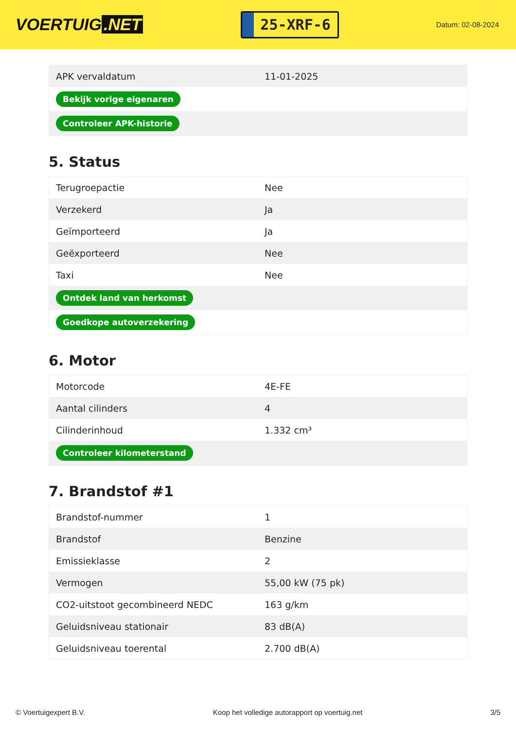VOERTUIG.NET
25-XRF-6
Datum: 02-08-2024
| APK vervaldatum | 11-01-2025 |
| Bekijk vorige eigenaren | |
| Controleer APK-historie | |
5. Status
| Terugroepactie | Nee |
| Verzekerd | Ja |
| Geïmporteerd | Ja |
| Geëxporteerd | Nee |
| Taxi | Nee |
| Ontdek land van herkomst | |
| Goedkope autoverzekering | |
6. Motor
| Motorcode | 4E-FE |
| Aantal cilinders | 4 |
| Cilinderinhoud | 1.332 cm³ |
| Controleer kilometerstand | |
7. Brandstof #1
| Brandstof-nummer | 1 |
| Brandstof | Benzine |
| Emissieklasse | 2 |
| Vermogen | 55,00 kW (75 pk) |
| CO2-uitstoot gecombineerd NEDC | 163 g/km |
| Geluidsniveau stationair | 83 dB(A) |
| Geluidsniveau toerental | 2.700 dB(A) |
© Voertuigexpert B.V. Koop het volledige autorapport op voertuig.net 3/5